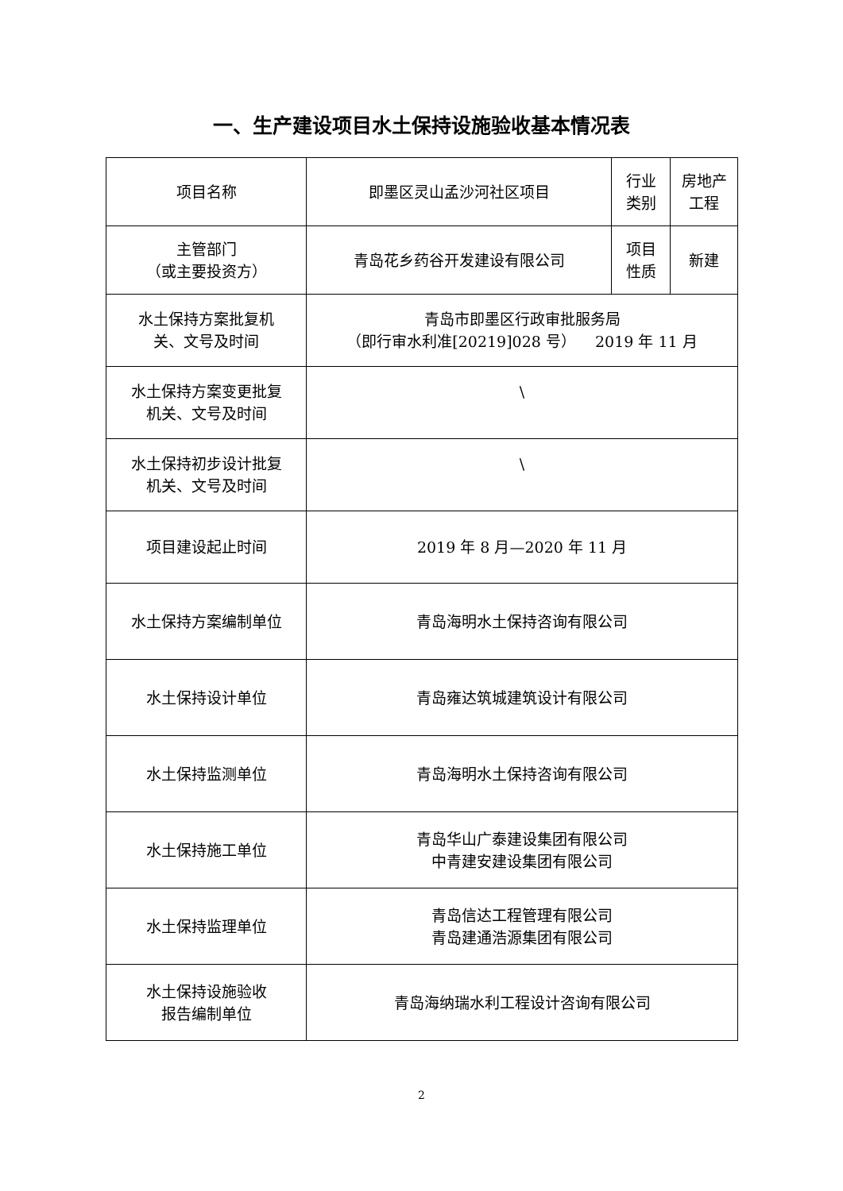一、生产建设项目水土保持设施验收基本情况表
| 项目名称 | 即墨区灵山孟沙河社区项目 | 行业 类别 | 房地产 工程 |
| 主管部门 （或主要投资方） | 青岛花乡药谷开发建设有限公司 | 项目 性质 | 新建 |
| 水土保持方案批复机 关、文号及时间 | 青岛市即墨区行政审批服务局 （即行审水利准[20219]028 号） 2019 年 11 月 | | |
| 水土保持方案变更批复 机关、文号及时间 | \ | | |
| 水土保持初步设计批复 机关、文号及时间 | \ | | |
| 项目建设起止时间 | 2019 年 8 月—2020 年 11 月 | | |
| 水土保持方案编制单位 | 青岛海明水土保持咨询有限公司 | | |
| 水土保持设计单位 | 青岛雍达筑城建筑设计有限公司 | | |
| 水土保持监测单位 | 青岛海明水土保持咨询有限公司 | | |
| 水土保持施工单位 | 青岛华山广泰建设集团有限公司 中青建安建设集团有限公司 | | |
| 水土保持监理单位 | 青岛信达工程管理有限公司 青岛建通浩源集团有限公司 | | |
| 水土保持设施验收 报告编制单位 | 青岛海纳瑞水利工程设计咨询有限公司 | | |
2